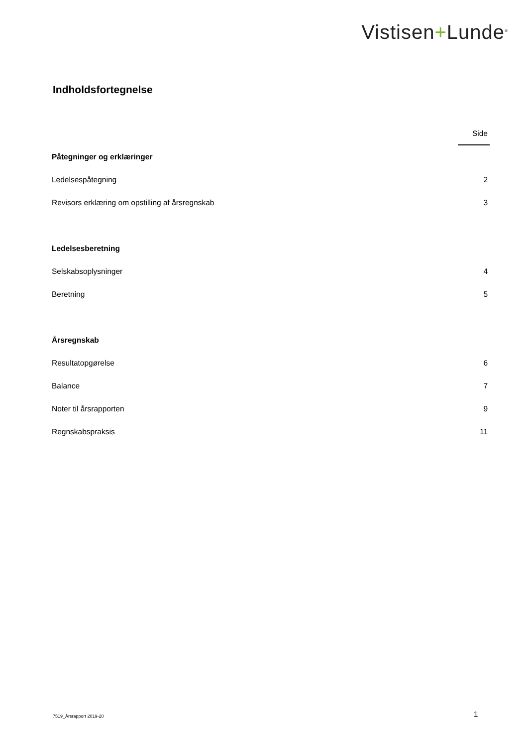Vistisen+Lunde<sup>®</sup>
Indholdsfortegnelse
| | Side |
| Påtegninger og erklæringer | |
| Ledelsespåtegning | 2 |
| Revisors erklæring om opstilling af årsregnskab | 3 |
| Ledelsesberetning | |
| Selskabsoplysninger | 4 |
| Beretning | 5 |
| Årsregnskab | |
| Resultatopgørelse | 6 |
| Balance | 7 |
| Noter til årsrapporten | 9 |
| Regnskabspraksis | 11 |
7519_Årsrapport 2019-20 1